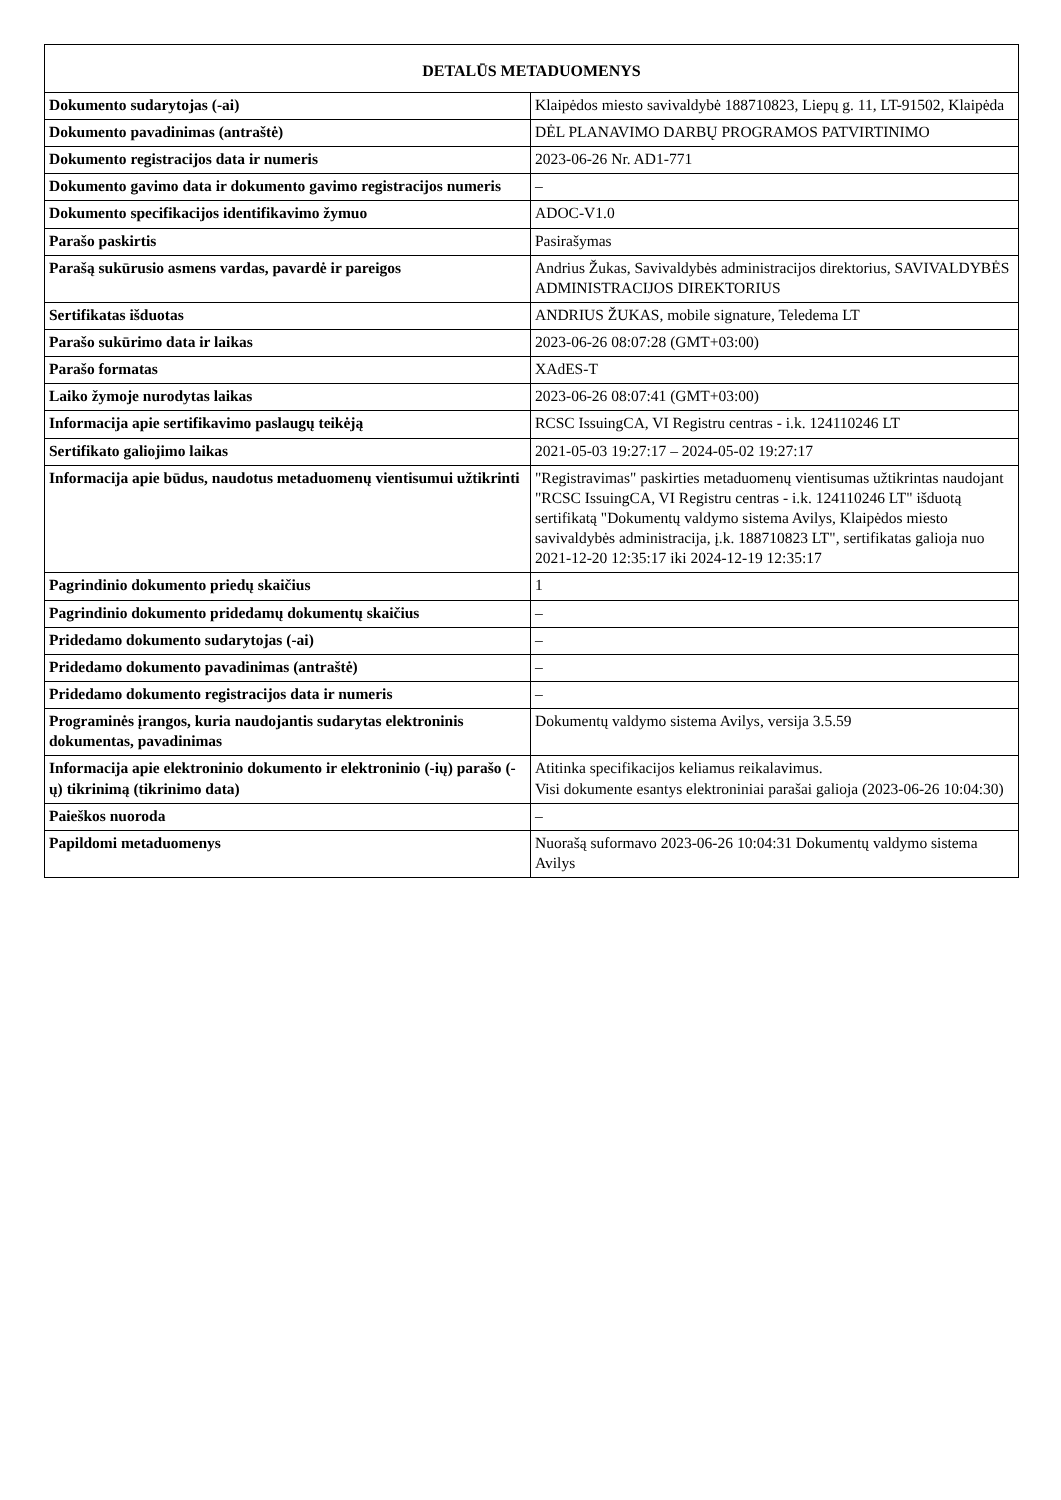| DETALŪS METADUOMENYS | |
| --- | --- |
| Dokumento sudarytojas (-ai) | Klaipėdos miesto savivaldybė 188710823, Liepų g. 11, LT-91502, Klaipėda |
| Dokumento pavadinimas (antraštė) | DĖL PLANAVIMO DARBŲ PROGRAMOS PATVIRTINIMO |
| Dokumento registracijos data ir numeris | 2023-06-26 Nr. AD1-771 |
| Dokumento gavimo data ir dokumento gavimo registracijos numeris | – |
| Dokumento specifikacijos identifikavimo žymuo | ADOC-V1.0 |
| Parašo paskirtis | Pasirašymas |
| Parašą sukūrusio asmens vardas, pavardė ir pareigos | Andrius Žukas, Savivaldybės administracijos direktorius, SAVIVALDYBĖS ADMINISTRACIJOS DIREKTORIUS |
| Sertifikatas išduotas | ANDRIUS ŽUKAS, mobile signature, Teledema LT |
| Parašo sukūrimo data ir laikas | 2023-06-26 08:07:28 (GMT+03:00) |
| Parašo formatas | XAdES-T |
| Laiko žymoje nurodytas laikas | 2023-06-26 08:07:41 (GMT+03:00) |
| Informacija apie sertifikavimo paslaugų teikėją | RCSC IssuingCA, VI Registru centras - i.k. 124110246 LT |
| Sertifikato galiojimo laikas | 2021-05-03 19:27:17 – 2024-05-02 19:27:17 |
| Informacija apie būdus, naudotus metaduomenų vientisumui užtikrinti | "Registravimas" paskirties metaduomenų vientisumas užtikrintas naudojant "RCSC IssuingCA, VI Registru centras - i.k. 124110246 LT" išduotą sertifikatą "Dokumentų valdymo sistema Avilys, Klaipėdos miesto savivaldybės administracija, į.k. 188710823 LT", sertifikatas galioja nuo 2021-12-20 12:35:17 iki 2024-12-19 12:35:17 |
| Pagrindinio dokumento priedų skaičius | 1 |
| Pagrindinio dokumento pridedamų dokumentų skaičius | – |
| Pridedamo dokumento sudarytojas (-ai) | – |
| Pridedamo dokumento pavadinimas (antraštė) | – |
| Pridedamo dokumento registracijos data ir numeris | – |
| Programinės įrangos, kuria naudojantis sudarytas elektroninis dokumentas, pavadinimas | Dokumentų valdymo sistema Avilys, versija 3.5.59 |
| Informacija apie elektroninio dokumento ir elektroninio (-ių) parašo (-ų) tikrinimą (tikrinimo data) | Atitinka specifikacijos keliamus reikalavimus. Visi dokumente esantys elektroniniai parašai galioja (2023-06-26 10:04:30) |
| Paieškos nuoroda | – |
| Papildomi metaduomenys | Nuorašą suformavo 2023-06-26 10:04:31 Dokumentų valdymo sistema Avilys |